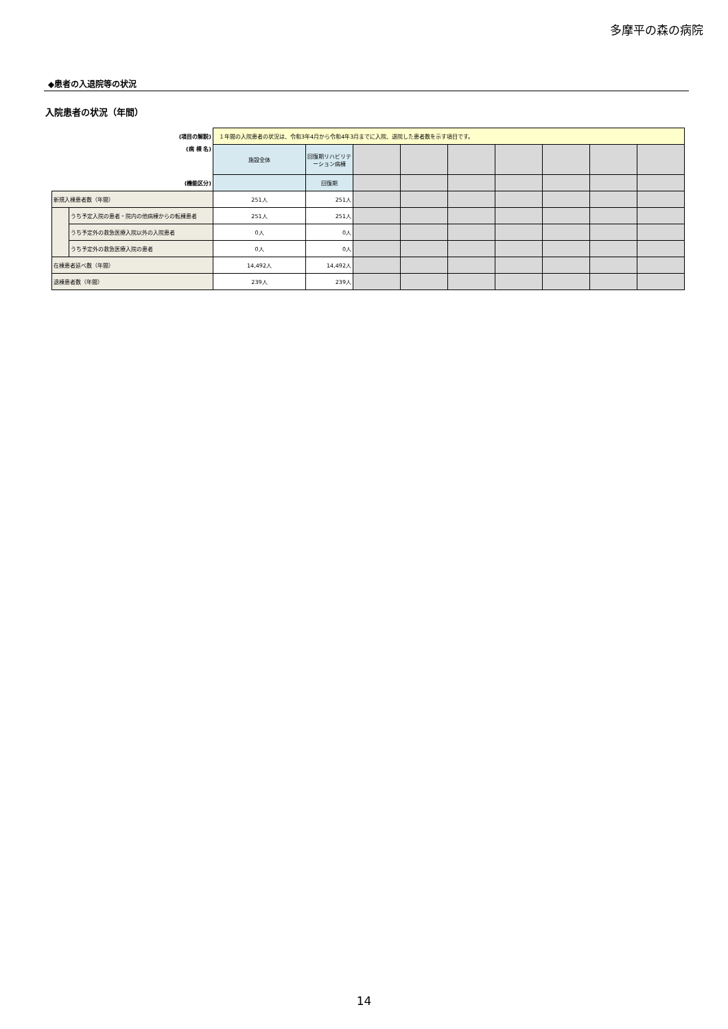多摩平の森の病院
◆患者の入退院等の状況
入院患者の状況（年間）
| (項目の解説) | | １年間の入院患者の状況は、令和3年4月から令和4年3月までに入院、退院した患者数を示す項目です。 | | | | | | | | |
| (病 棟 名) | | 施設全体 | 回復期リハビリテーション病棟 | | | | | | | |
| (機能区分) | | | 回復期 | | | | | | | |
| 新規入棟患者数（年間） | | 251人 | 251人 | | | | | | | |
| | うち予定入院の患者・院内の他病棟からの転棟患者 | 251人 | 251人 | | | | | | | |
| | うち予定外の救急医療入院以外の入院患者 | 0人 | 0人 | | | | | | | |
| | うち予定外の救急医療入院の患者 | 0人 | 0人 | | | | | | | |
| 在棟患者延べ数（年間） | | 14,492人 | 14,492人 | | | | | | | |
| 退棟患者数（年間） | | 239人 | 239人 | | | | | | | |
14